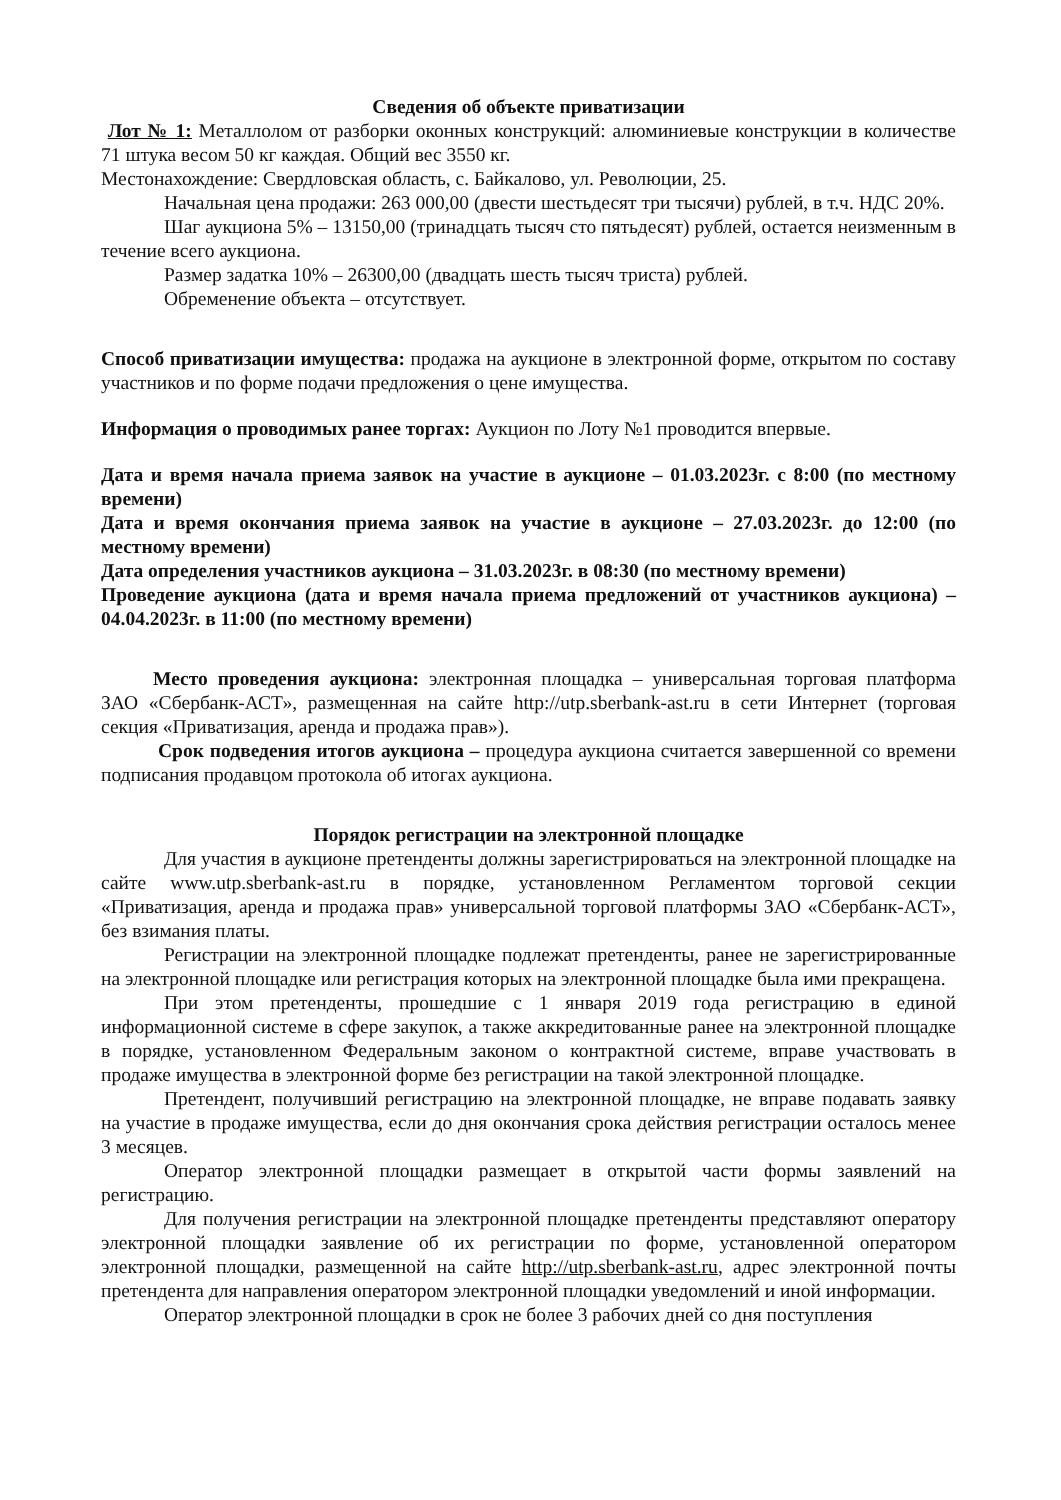Сведения об объекте приватизации
Лот № 1: Металлолом от разборки оконных конструкций: алюминиевые конструкции в количестве 71 штука весом 50 кг каждая. Общий вес 3550 кг.
Местонахождение: Свердловская область, с. Байкалово, ул. Революции, 25.
Начальная цена продажи: 263 000,00 (двести шестьдесят три тысячи) рублей, в т.ч. НДС 20%.
Шаг аукциона 5% – 13150,00 (тринадцать тысяч сто пятьдесят) рублей, остается неизменным в течение всего аукциона.
Размер задатка 10% – 26300,00 (двадцать шесть тысяч триста) рублей.
Обременение объекта – отсутствует.
Способ приватизации имущества: продажа на аукционе в электронной форме, открытом по составу участников и по форме подачи предложения о цене имущества.
Информация о проводимых ранее торгах: Аукцион по Лоту №1 проводится впервые.
Дата и время начала приема заявок на участие в аукционе – 01.03.2023г. с 8:00 (по местному времени)
Дата и время окончания приема заявок на участие в аукционе – 27.03.2023г. до 12:00 (по местному времени)
Дата определения участников аукциона – 31.03.2023г. в 08:30 (по местному времени)
Проведение аукциона (дата и время начала приема предложений от участников аукциона) –04.04.2023г. в 11:00 (по местному времени)
Место проведения аукциона: электронная площадка – универсальная торговая платформа ЗАО «Сбербанк-АСТ», размещенная на сайте http://utp.sberbank-ast.ru в сети Интернет (торговая секция «Приватизация, аренда и продажа прав»).
Срок подведения итогов аукциона – процедура аукциона считается завершенной со времени подписания продавцом протокола об итогах аукциона.
Порядок регистрации на электронной площадке
Для участия в аукционе претенденты должны зарегистрироваться на электронной площадке на сайте www.utp.sberbank-ast.ru в порядке, установленном Регламентом торговой секции «Приватизация, аренда и продажа прав» универсальной торговой платформы ЗАО «Сбербанк-АСТ», без взимания платы.
Регистрации на электронной площадке подлежат претенденты, ранее не зарегистрированные на электронной площадке или регистрация которых на электронной площадке была ими прекращена.
При этом претенденты, прошедшие с 1 января 2019 года регистрацию в единой информационной системе в сфере закупок, а также аккредитованные ранее на электронной площадке в порядке, установленном Федеральным законом о контрактной системе, вправе участвовать в продаже имущества в электронной форме без регистрации на такой электронной площадке.
Претендент, получивший регистрацию на электронной площадке, не вправе подавать заявку на участие в продаже имущества, если до дня окончания срока действия регистрации осталось менее 3 месяцев.
Оператор электронной площадки размещает в открытой части формы заявлений на регистрацию.
Для получения регистрации на электронной площадке претенденты представляют оператору электронной площадки заявление об их регистрации по форме, установленной оператором электронной площадки, размещенной на сайте http://utp.sberbank-ast.ru, адрес электронной почты претендента для направления оператором электронной площадки уведомлений и иной информации.
Оператор электронной площадки в срок не более 3 рабочих дней со дня поступления